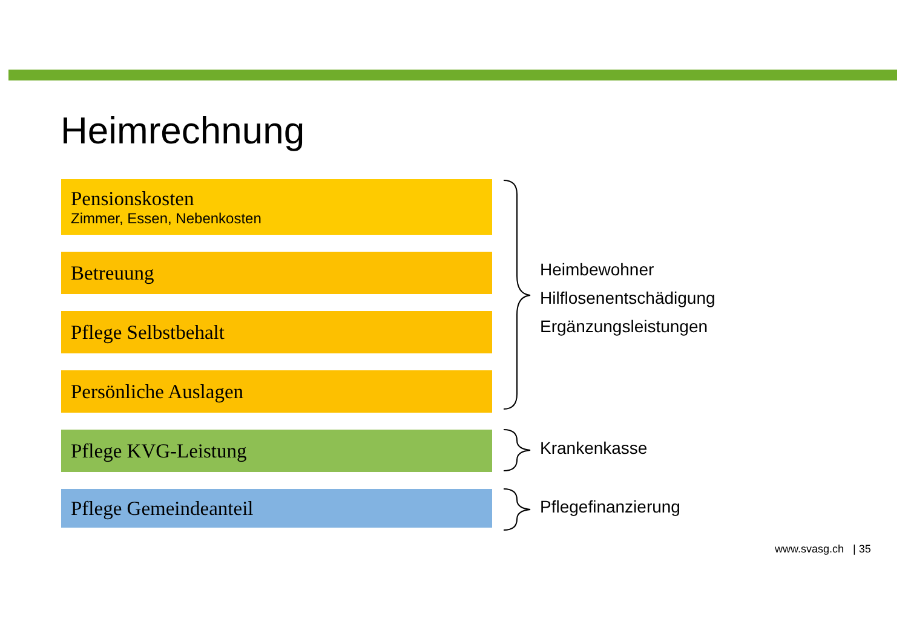Heimrechnung
Pensionskosten
Zimmer, Essen, Nebenkosten
Betreuung
Pflege Selbstbehalt
Persönliche Auslagen
Pflege KVG-Leistung
Pflege Gemeindeanteil
Heimbewohner
Hilflosenentschädigung
Ergänzungsleistungen
Krankenkasse
Pflegefinanzierung
www.svasg.ch | 35